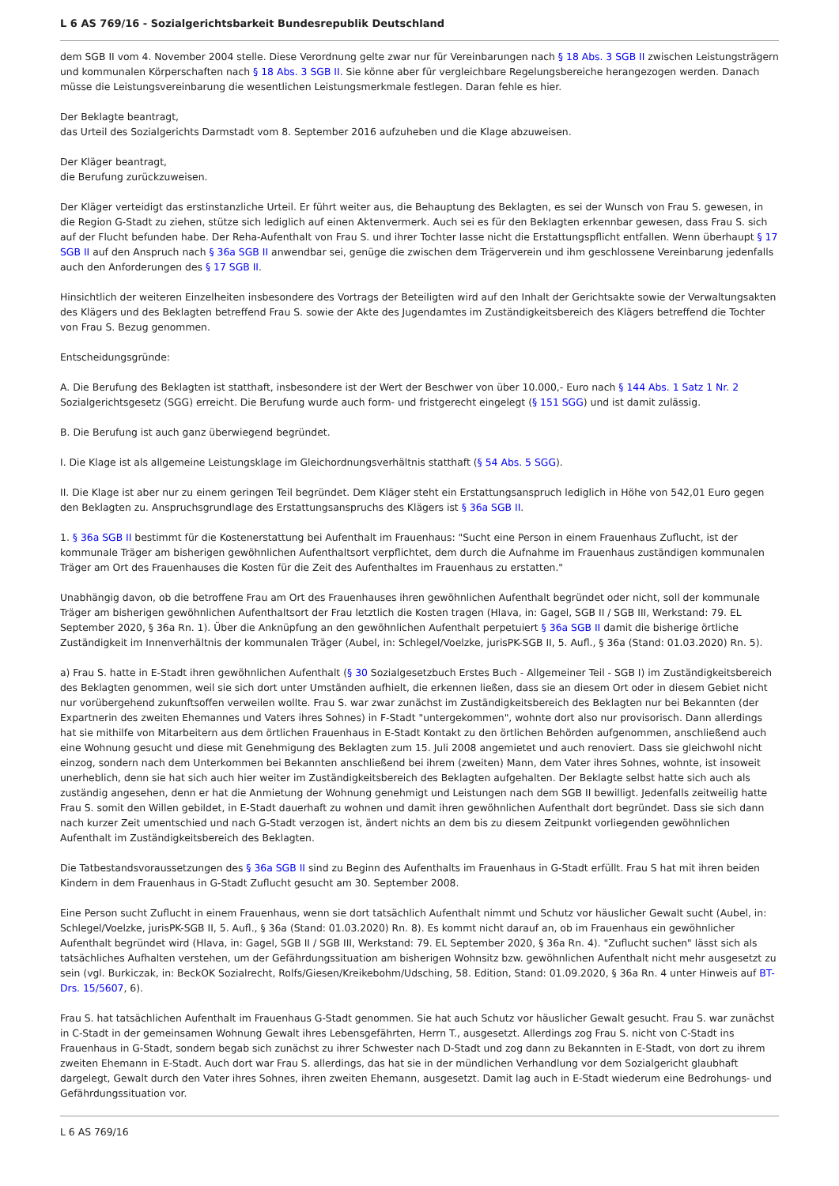L 6 AS 769/16 - Sozialgerichtsbarkeit Bundesrepublik Deutschland
dem SGB II vom 4. November 2004 stelle. Diese Verordnung gelte zwar nur für Vereinbarungen nach § 18 Abs. 3 SGB II zwischen Leistungsträgern und kommunalen Körperschaften nach § 18 Abs. 3 SGB II. Sie könne aber für vergleichbare Regelungsbereiche herangezogen werden. Danach müsse die Leistungsvereinbarung die wesentlichen Leistungsmerkmale festlegen. Daran fehle es hier.
Der Beklagte beantragt,
das Urteil des Sozialgerichts Darmstadt vom 8. September 2016 aufzuheben und die Klage abzuweisen.
Der Kläger beantragt,
die Berufung zurückzuweisen.
Der Kläger verteidigt das erstinstanzliche Urteil. Er führt weiter aus, die Behauptung des Beklagten, es sei der Wunsch von Frau S. gewesen, in die Region G-Stadt zu ziehen, stütze sich lediglich auf einen Aktenvermerk. Auch sei es für den Beklagten erkennbar gewesen, dass Frau S. sich auf der Flucht befunden habe. Der Reha-Aufenthalt von Frau S. und ihrer Tochter lasse nicht die Erstattungspflicht entfallen. Wenn überhaupt § 17 SGB II auf den Anspruch nach § 36a SGB II anwendbar sei, genüge die zwischen dem Trägerverein und ihm geschlossene Vereinbarung jedenfalls auch den Anforderungen des § 17 SGB II.
Hinsichtlich der weiteren Einzelheiten insbesondere des Vortrags der Beteiligten wird auf den Inhalt der Gerichtsakte sowie der Verwaltungsakten des Klägers und des Beklagten betreffend Frau S. sowie der Akte des Jugendamtes im Zuständigkeitsbereich des Klägers betreffend die Tochter von Frau S. Bezug genommen.
Entscheidungsgründe:
A. Die Berufung des Beklagten ist statthaft, insbesondere ist der Wert der Beschwer von über 10.000,- Euro nach § 144 Abs. 1 Satz 1 Nr. 2 Sozialgerichtsgesetz (SGG) erreicht. Die Berufung wurde auch form- und fristgerecht eingelegt (§ 151 SGG) und ist damit zulässig.
B. Die Berufung ist auch ganz überwiegend begründet.
I. Die Klage ist als allgemeine Leistungsklage im Gleichordnungsverhältnis statthaft (§ 54 Abs. 5 SGG).
II. Die Klage ist aber nur zu einem geringen Teil begründet. Dem Kläger steht ein Erstattungsanspruch lediglich in Höhe von 542,01 Euro gegen den Beklagten zu. Anspruchsgrundlage des Erstattungsanspruchs des Klägers ist § 36a SGB II.
1. § 36a SGB II bestimmt für die Kostenerstattung bei Aufenthalt im Frauenhaus: "Sucht eine Person in einem Frauenhaus Zuflucht, ist der kommunale Träger am bisherigen gewöhnlichen Aufenthaltsort verpflichtet, dem durch die Aufnahme im Frauenhaus zuständigen kommunalen Träger am Ort des Frauenhauses die Kosten für die Zeit des Aufenthaltes im Frauenhaus zu erstatten."
Unabhängig davon, ob die betroffene Frau am Ort des Frauenhauses ihren gewöhnlichen Aufenthalt begründet oder nicht, soll der kommunale Träger am bisherigen gewöhnlichen Aufenthaltsort der Frau letztlich die Kosten tragen (Hlava, in: Gagel, SGB II / SGB III, Werkstand: 79. EL September 2020, § 36a Rn. 1). Über die Anknüpfung an den gewöhnlichen Aufenthalt perpetuiert § 36a SGB II damit die bisherige örtliche Zuständigkeit im Innenverhältnis der kommunalen Träger (Aubel, in: Schlegel/Voelzke, jurisPK-SGB II, 5. Aufl., § 36a (Stand: 01.03.2020) Rn. 5).
a) Frau S. hatte in E-Stadt ihren gewöhnlichen Aufenthalt (§ 30 Sozialgesetzbuch Erstes Buch - Allgemeiner Teil - SGB I) im Zuständigkeitsbereich des Beklagten genommen, weil sie sich dort unter Umständen aufhielt, die erkennen ließen, dass sie an diesem Ort oder in diesem Gebiet nicht nur vorübergehend zukunftsoffen verweilen wollte. Frau S. war zwar zunächst im Zuständigkeitsbereich des Beklagten nur bei Bekannten (der Expartnerin des zweiten Ehemannes und Vaters ihres Sohnes) in F-Stadt "untergekommen", wohnte dort also nur provisorisch. Dann allerdings hat sie mithilfe von Mitarbeitern aus dem örtlichen Frauenhaus in E-Stadt Kontakt zu den örtlichen Behörden aufgenommen, anschließend auch eine Wohnung gesucht und diese mit Genehmigung des Beklagten zum 15. Juli 2008 angemietet und auch renoviert. Dass sie gleichwohl nicht einzog, sondern nach dem Unterkommen bei Bekannten anschließend bei ihrem (zweiten) Mann, dem Vater ihres Sohnes, wohnte, ist insoweit unerheblich, denn sie hat sich auch hier weiter im Zuständigkeitsbereich des Beklagten aufgehalten. Der Beklagte selbst hatte sich auch als zuständig angesehen, denn er hat die Anmietung der Wohnung genehmigt und Leistungen nach dem SGB II bewilligt. Jedenfalls zeitweilig hatte Frau S. somit den Willen gebildet, in E-Stadt dauerhaft zu wohnen und damit ihren gewöhnlichen Aufenthalt dort begründet. Dass sie sich dann nach kurzer Zeit umentschied und nach G-Stadt verzogen ist, ändert nichts an dem bis zu diesem Zeitpunkt vorliegenden gewöhnlichen Aufenthalt im Zuständigkeitsbereich des Beklagten.
Die Tatbestandsvoraussetzungen des § 36a SGB II sind zu Beginn des Aufenthalts im Frauenhaus in G-Stadt erfüllt. Frau S hat mit ihren beiden Kindern in dem Frauenhaus in G-Stadt Zuflucht gesucht am 30. September 2008.
Eine Person sucht Zuflucht in einem Frauenhaus, wenn sie dort tatsächlich Aufenthalt nimmt und Schutz vor häuslicher Gewalt sucht (Aubel, in: Schlegel/Voelzke, jurisPK-SGB II, 5. Aufl., § 36a (Stand: 01.03.2020) Rn. 8). Es kommt nicht darauf an, ob im Frauenhaus ein gewöhnlicher Aufenthalt begründet wird (Hlava, in: Gagel, SGB II / SGB III, Werkstand: 79. EL September 2020, § 36a Rn. 4). "Zuflucht suchen" lässt sich als tatsächliches Aufhalten verstehen, um der Gefährdungssituation am bisherigen Wohnsitz bzw. gewöhnlichen Aufenthalt nicht mehr ausgesetzt zu sein (vgl. Burkiczak, in: BeckOK Sozialrecht, Rolfs/Giesen/Kreikebohm/Udsching, 58. Edition, Stand: 01.09.2020, § 36a Rn. 4 unter Hinweis auf BT-Drs. 15/5607, 6).
Frau S. hat tatsächlichen Aufenthalt im Frauenhaus G-Stadt genommen. Sie hat auch Schutz vor häuslicher Gewalt gesucht. Frau S. war zunächst in C-Stadt in der gemeinsamen Wohnung Gewalt ihres Lebensgefährten, Herrn T., ausgesetzt. Allerdings zog Frau S. nicht von C-Stadt ins Frauenhaus in G-Stadt, sondern begab sich zunächst zu ihrer Schwester nach D-Stadt und zog dann zu Bekannten in E-Stadt, von dort zu ihrem zweiten Ehemann in E-Stadt. Auch dort war Frau S. allerdings, das hat sie in der mündlichen Verhandlung vor dem Sozialgericht glaubhaft dargelegt, Gewalt durch den Vater ihres Sohnes, ihren zweiten Ehemann, ausgesetzt. Damit lag auch in E-Stadt wiederum eine Bedrohungs- und Gefährdungssituation vor.
L 6 AS 769/16